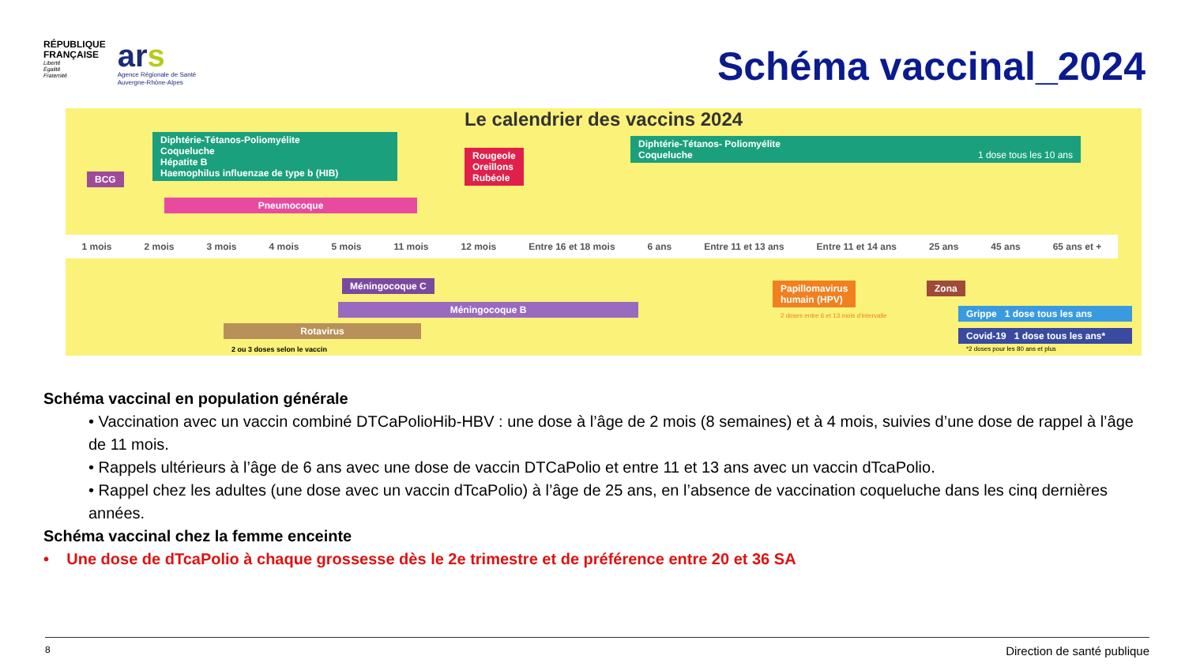RÉPUBLIQUE
FRANÇAISE
Liberté
Égalité
Fraternité
ars
Agence Régionale de Santé
Auvergne-Rhône-Alpes
Schéma vaccinal_2024
Le calendrier des vaccins 2024
BCG
Diphtérie-Tétanos-Poliomyélite
Coqueluche
Hépatite B
Haemophilus influenzae de type b (HIB)
Pneumocoque
Rougeole
Oreillons
Rubéole
Diphtérie-Tétanos- Poliomyélite
Coqueluche 1 dose tous les 10 ans
1 mois 2 mois 3 mois 4 mois 5 mois 11 mois 12 mois Entre 16 et 18 mois 6 ans Entre 11 et 13 ans Entre 11 et 14 ans 25 ans 45 ans 65 ans et +
Méningocoque C
Méningocoque B
Rotavirus
2 ou 3 doses selon le vaccin
Papillomavirus
humain (HPV)
2 doses entre 6 et 13 mois d'intervalle
Zona
Grippe 1 dose tous les ans
Covid-19 1 dose tous les ans*
*2 doses pour les 80 ans et plus
Schéma vaccinal en population générale
• Vaccination avec un vaccin combiné DTCaPolioHib-HBV : une dose à l’âge de 2 mois (8 semaines) et à 4 mois, suivies d’une dose de rappel à l’âge de 11 mois.
• Rappels ultérieurs à l’âge de 6 ans avec une dose de vaccin DTCaPolio et entre 11 et 13 ans avec un vaccin dTcaPolio.
• Rappel chez les adultes (une dose avec un vaccin dTcaPolio) à l’âge de 25 ans, en l’absence de vaccination coqueluche dans les cinq dernières années.
Schéma vaccinal chez la femme enceinte
• Une dose de dTcaPolio à chaque grossesse dès le 2e trimestre et de préférence entre 20 et 36 SA
8 Direction de santé publique